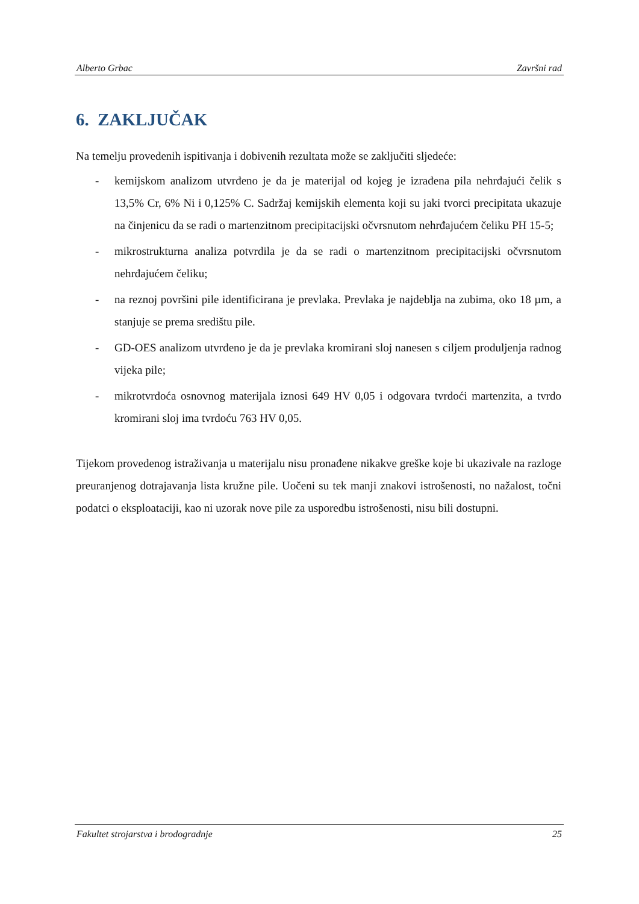Alberto Grbac Završni rad
6. ZAKLJUČAK
Na temelju provedenih ispitivanja i dobivenih rezultata može se zaključiti sljedeće:
- kemijskom analizom utvrđeno je da je materijal od kojeg je izrađena pila nehrđajući čelik s 13,5% Cr, 6% Ni i 0,125% C. Sadržaj kemijskih elementa koji su jaki tvorci precipitata ukazuje na činjenicu da se radi o martenzitnom precipitacijski očvrsnutom nehrđajućem čeliku PH 15-5;
- mikrostrukturna analiza potvrdila je da se radi o martenzitnom precipitacijski očvrsnutom nehrđajućem čeliku;
- na reznoj površini pile identificirana je prevlaka. Prevlaka je najdeblja na zubima, oko 18 µm, a stanjuje se prema središtu pile.
- GD-OES analizom utvrđeno je da je prevlaka kromirani sloj nanesen s ciljem produljenja radnog vijeka pile;
- mikrotvrdoća osnovnog materijala iznosi 649 HV 0,05 i odgovara tvrdoći martenzita, a tvrdo kromirani sloj ima tvrdoću 763 HV 0,05.
Tijekom provedenog istraživanja u materijalu nisu pronađene nikakve greške koje bi ukazivale na razloge preuranjenog dotrajavanja lista kružne pile. Uočeni su tek manji znakovi istrošenosti, no nažalost, točni podatci o eksploataciji, kao ni uzorak nove pile za usporedbu istrošenosti, nisu bili dostupni.
Fakultet strojarstva i brodogradnje 25